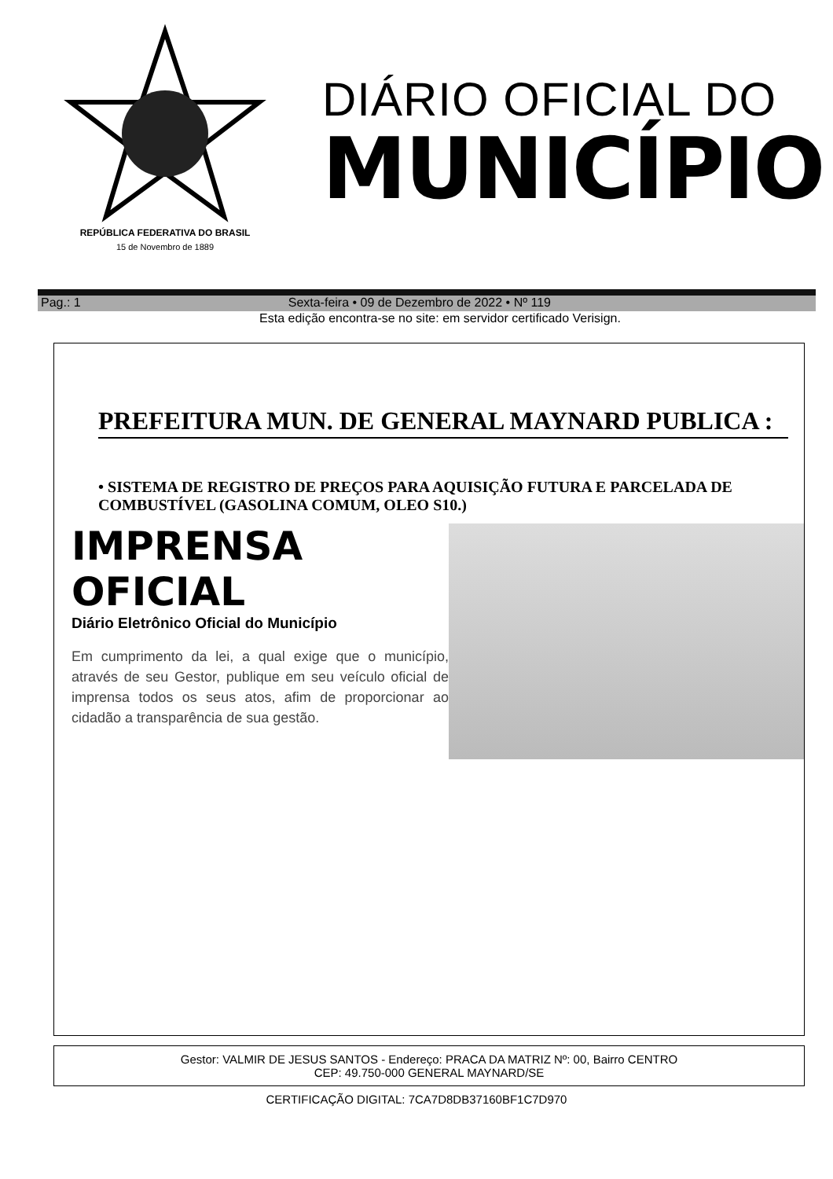REPÚBLICA FEDERATIVA DO BRASIL
15 de Novembro de 1889
DIÁRIO OFICIAL DO
MUNICÍPIO
Pag.: 1 Sexta-feira • 09 de Dezembro de 2022 • Nº 119
Esta edição encontra-se no site: em servidor certificado Verisign.
PREFEITURA MUN. DE GENERAL MAYNARD PUBLICA :
• SISTEMA DE REGISTRO DE PREÇOS PARA AQUISIÇÃO FUTURA E PARCELADA DE COMBUSTÍVEL (GASOLINA COMUM, OLEO S10.)
IMPRENSA OFICIAL
Diário Eletrônico Oficial do Município
Em cumprimento da lei, a qual exige que o município, através de seu Gestor, publique em seu veículo oficial de imprensa todos os seus atos, afim de proporcionar ao cidadão a transparência de sua gestão.
Gestor: VALMIR DE JESUS SANTOS - Endereço: PRACA DA MATRIZ Nº: 00, Bairro CENTRO
CEP: 49.750-000 GENERAL MAYNARD/SE
CERTIFICAÇÃO DIGITAL: 7CA7D8DB37160BF1C7D970